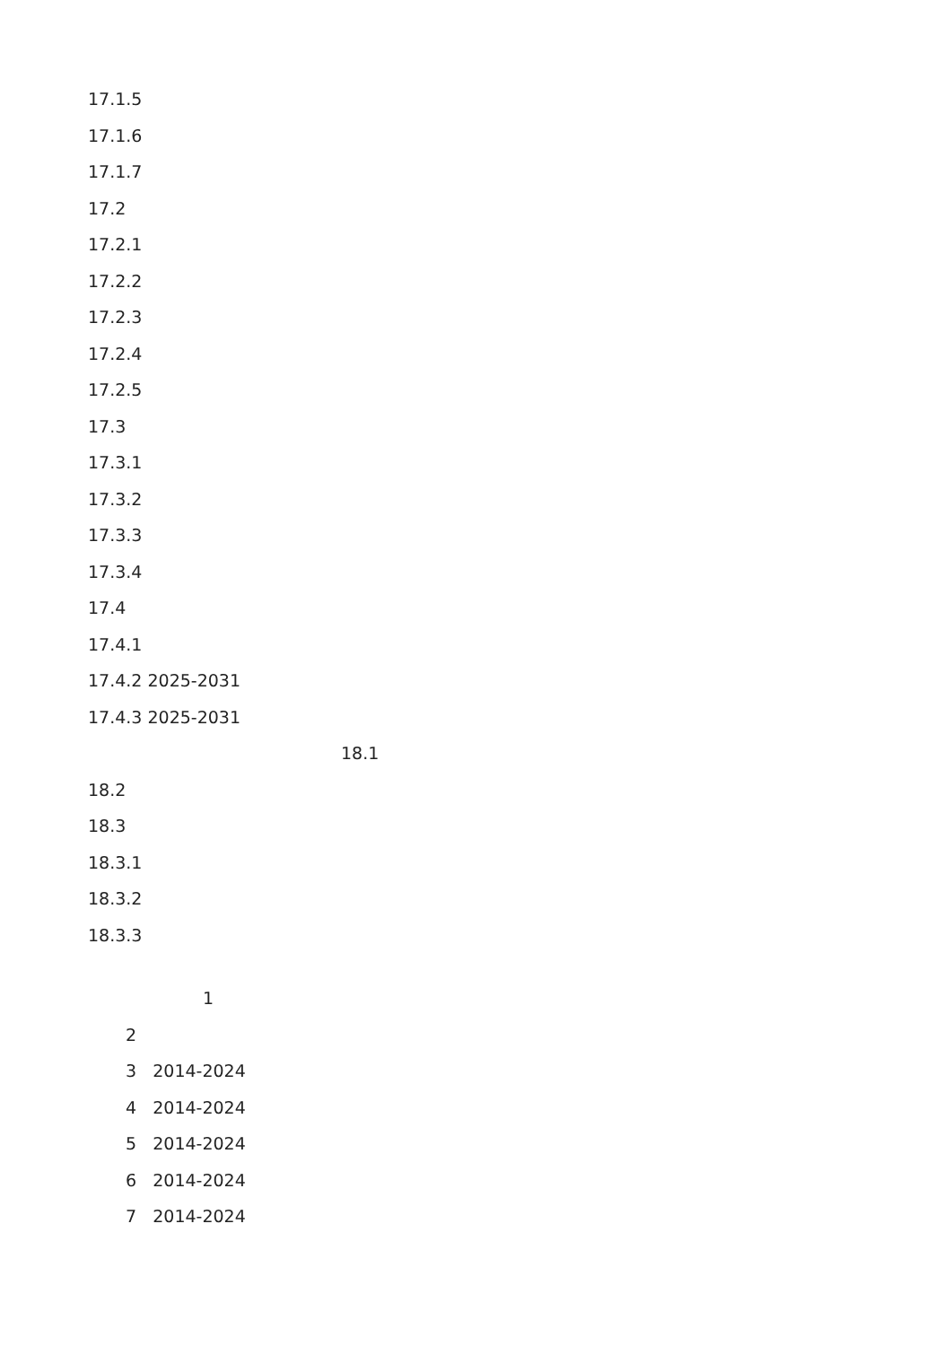17.1.5
17.1.6
17.1.7
17.2
17.2.1
17.2.2
17.2.3
17.2.4
17.2.5
17.3
17.3.1
17.3.2
17.3.3
17.3.4
17.4
17.4.1
17.4.2 2025-2031
17.4.3 2025-2031
18.1
18.2
18.3
18.3.1
18.3.2
18.3.3
1
2
3 2014-2024
4 2014-2024
5 2014-2024
6 2014-2024
7 2014-2024